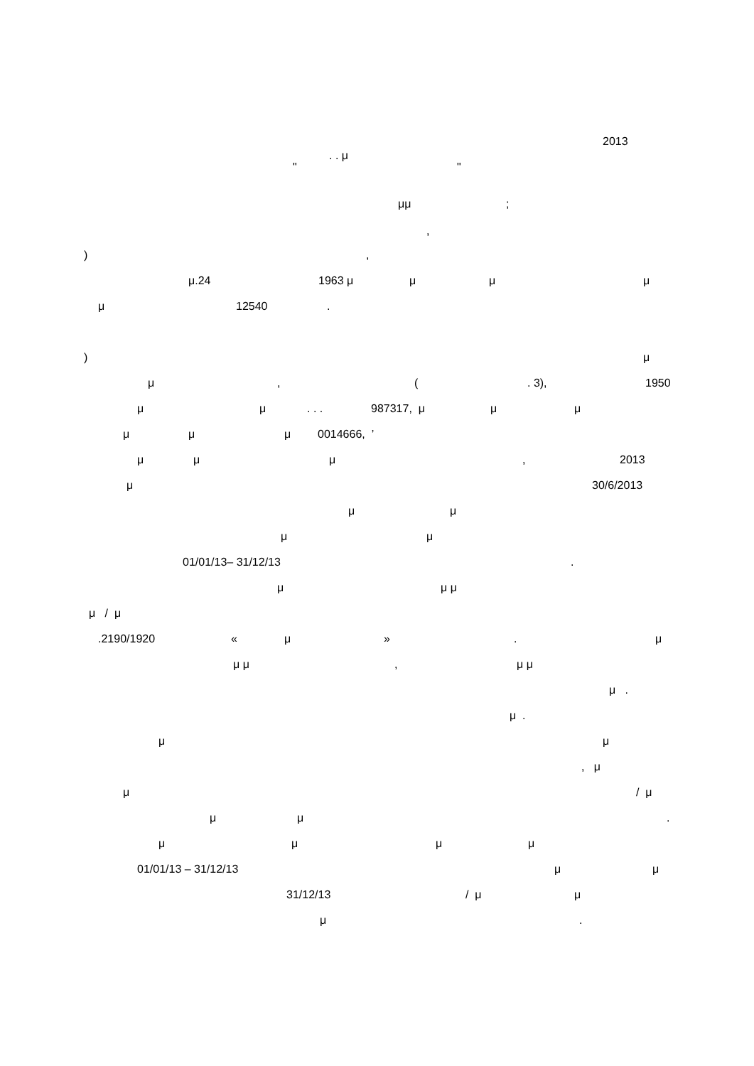2013
. . μ
" "
μμ;
,
),
μ.24 1963 μ μ μ μ
μ 12540.
) μ
μ, (. 3), 1950
μ μ. . . 987317, μ μ μ
μ μ μ 0014666, ’
μ μ μ, 2013
μ 30/6/2013
μ μ
μ μ
01/01/13– 31/12/13.
μ μ μ
μ / μ
.2190/1920 « μ ». μ
μ μ, μ μ
μ .
μ .
μ μ
, μ
μ / μ
μ μ.
μ μ μ μ
01/01/13 – 31/12/13 μ μ
31/12/13 / μ μ
μ.